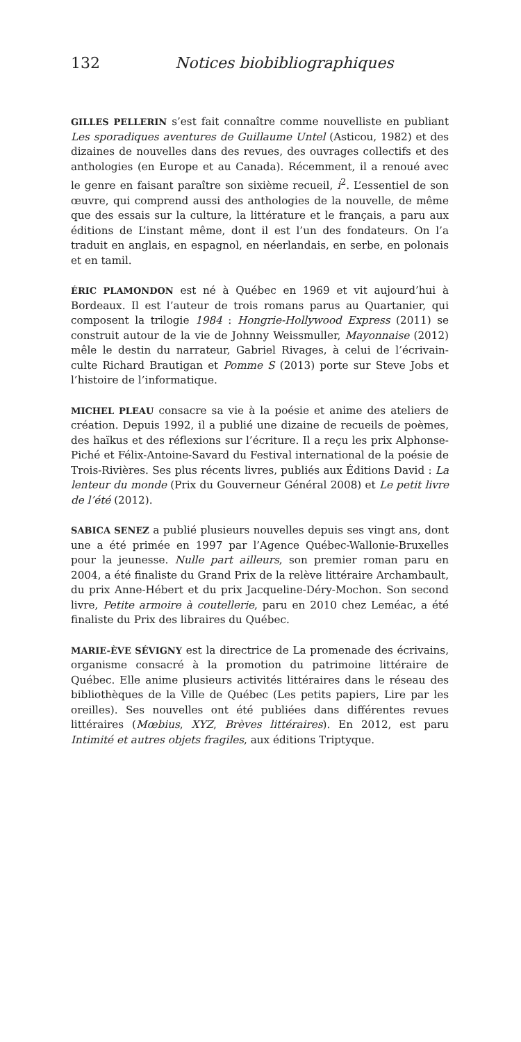132 Notices biobibliographiques
GILLES PELLERIN s’est fait connaître comme nouvelliste en publiant Les sporadiques aventures de Guillaume Untel (Asticou, 1982) et des dizaines de nouvelles dans des revues, des ouvrages collectifs et des anthologies (en Europe et au Canada). Récemment, il a renoué avec le genre en faisant paraître son sixième recueil, i<sup>2</sup>. L’essentiel de son œuvre, qui comprend aussi des anthologies de la nouvelle, de même que des essais sur la culture, la littérature et le français, a paru aux éditions de L’instant même, dont il est l’un des fondateurs. On l’a traduit en anglais, en espagnol, en néerlandais, en serbe, en polonais et en tamil.
ÉRIC PLAMONDON est né à Québec en 1969 et vit aujourd’hui à Bordeaux. Il est l’auteur de trois romans parus au Quartanier, qui composent la trilogie 1984 : Hongrie-Hollywood Express (2011) se construit autour de la vie de Johnny Weissmuller, Mayonnaise (2012) mêle le destin du narrateur, Gabriel Rivages, à celui de l’écrivain-culte Richard Brautigan et Pomme S (2013) porte sur Steve Jobs et l’histoire de l’informatique.
MICHEL PLEAU consacre sa vie à la poésie et anime des ateliers de création. Depuis 1992, il a publié une dizaine de recueils de poèmes, des haïkus et des réflexions sur l’écriture. Il a reçu les prix Alphonse-Piché et Félix-Antoine-Savard du Festival international de la poésie de Trois-Rivières. Ses plus récents livres, publiés aux Éditions David : La lenteur du monde (Prix du Gouverneur Général 2008) et Le petit livre de l’été (2012).
SABICA SENEZ a publié plusieurs nouvelles depuis ses vingt ans, dont une a été primée en 1997 par l’Agence Québec-Wallonie-Bruxelles pour la jeunesse. Nulle part ailleurs, son premier roman paru en 2004, a été finaliste du Grand Prix de la relève littéraire Archambault, du prix Anne-Hébert et du prix Jacqueline-Déry-Mochon. Son second livre, Petite armoire à coutellerie, paru en 2010 chez Leméac, a été finaliste du Prix des libraires du Québec.
MARIE-ÈVE SÉVIGNY est la directrice de La promenade des écrivains, organisme consacré à la promotion du patrimoine littéraire de Québec. Elle anime plusieurs activités littéraires dans le réseau des bibliothèques de la Ville de Québec (Les petits papiers, Lire par les oreilles). Ses nouvelles ont été publiées dans différentes revues littéraires (Mœbius, XYZ, Brèves littéraires). En 2012, est paru Intimité et autres objets fragiles, aux éditions Triptyque.